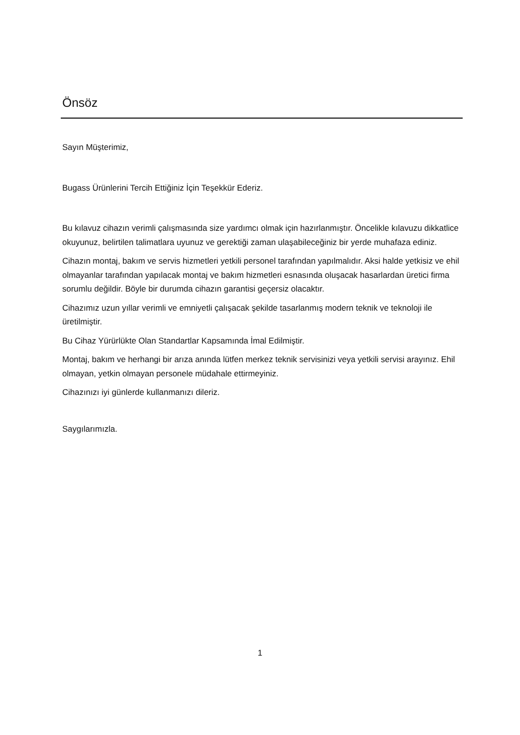Önsöz
Sayın Müşterimiz,
Bugass Ürünlerini Tercih Ettiğiniz İçin Teşekkür Ederiz.
Bu kılavuz cihazın verimli çalışmasında size yardımcı olmak için hazırlanmıştır. Öncelikle kılavuzu dikkatlice okuyunuz, belirtilen talimatlara uyunuz ve gerektiği zaman ulaşabileceğiniz bir yerde muhafaza ediniz.
Cihazın montaj, bakım ve servis hizmetleri yetkili personel tarafından yapılmalıdır. Aksi halde yetkisiz ve ehil olmayanlar tarafından yapılacak montaj ve bakım hizmetleri esnasında oluşacak hasarlardan üretici firma sorumlu değildir. Böyle bir durumda cihazın garantisi geçersiz olacaktır.
Cihazımız uzun yıllar verimli ve emniyetli çalışacak şekilde tasarlanmış modern teknik ve teknoloji ile üretilmiştir.
Bu Cihaz Yürürlükte Olan Standartlar Kapsamında İmal Edilmiştir.
Montaj, bakım ve herhangi bir arıza anında lütfen merkez teknik servisinizi veya yetkili servisi arayınız. Ehil olmayan, yetkin olmayan personele müdahale ettirmeyiniz.
Cihazınızı iyi günlerde kullanmanızı dileriz.
Saygılarımızla.
1